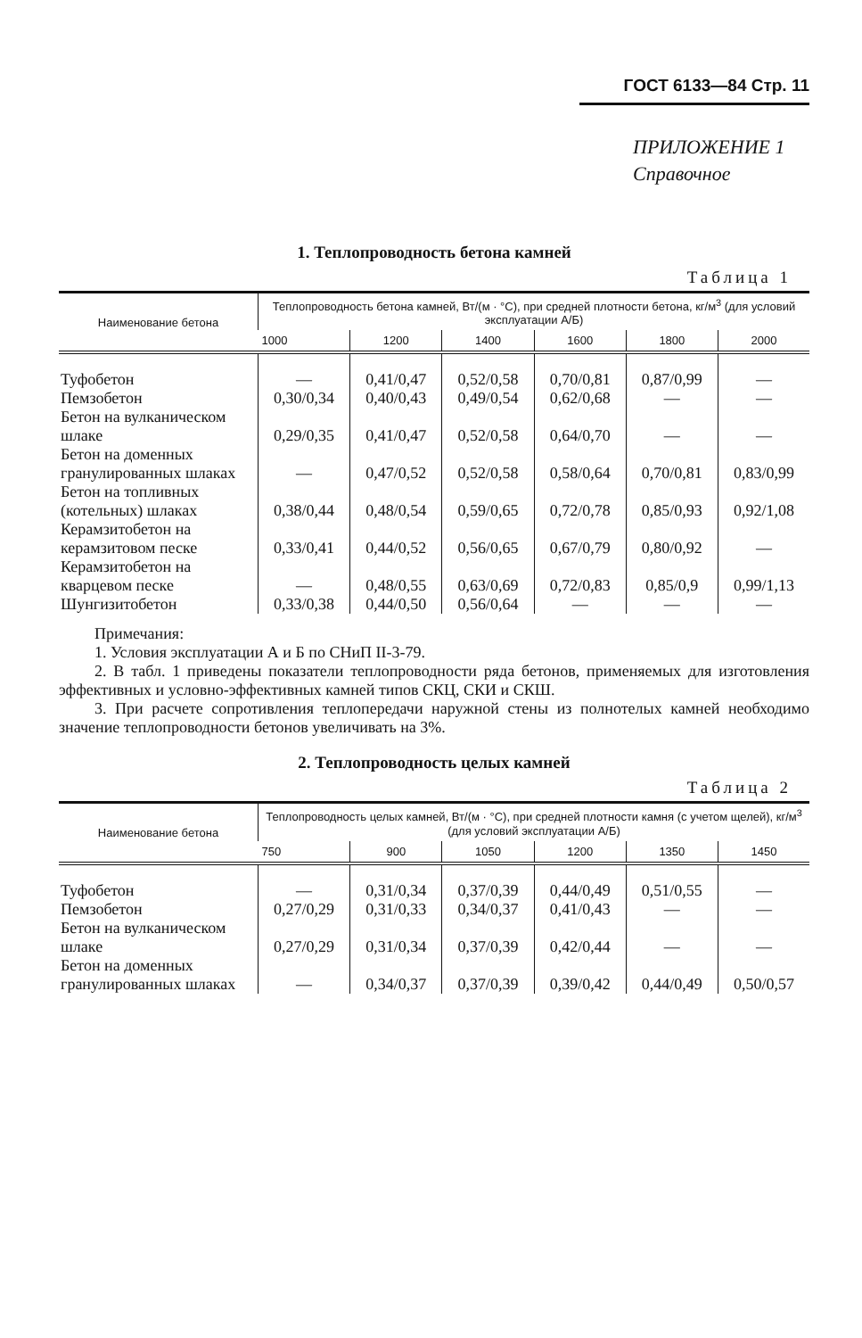ГОСТ 6133—84 Стр. 11
ПРИЛОЖЕНИЕ 1
Справочное
1. Теплопроводность бетона камней
Таблица 1
| Наименование бетона | Теплопроводность бетона камней, Вт/(м · °С), при средней плотности бетона, кг/м<sup>3</sup> (для условий эксплуатации А/Б) | | | | | |
| --- | --- | --- | --- | --- | --- | --- |
| | 1000 | 1200 | 1400 | 1600 | 1800 | 2000 |
| Туфобетон | — | 0,41/0,47 | 0,52/0,58 | 0,70/0,81 | 0,87/0,99 | — |
| Пемзобетон | 0,30/0,34 | 0,40/0,43 | 0,49/0,54 | 0,62/0,68 | — | — |
| Бетон на вулканическом шлаке | 0,29/0,35 | 0,41/0,47 | 0,52/0,58 | 0,64/0,70 | — | — |
| Бетон на доменных гранулированных шлаках | — | 0,47/0,52 | 0,52/0,58 | 0,58/0,64 | 0,70/0,81 | 0,83/0,99 |
| Бетон на топливных (котельных) шлаках | 0,38/0,44 | 0,48/0,54 | 0,59/0,65 | 0,72/0,78 | 0,85/0,93 | 0,92/1,08 |
| Керамзитобетон на керамзитовом песке | 0,33/0,41 | 0,44/0,52 | 0,56/0,65 | 0,67/0,79 | 0,80/0,92 | — |
| Керамзитобетон на кварцевом песке | — | 0,48/0,55 | 0,63/0,69 | 0,72/0,83 | 0,85/0,9 | 0,99/1,13 |
| Шунгизитобетон | 0,33/0,38 | 0,44/0,50 | 0,56/0,64 | — | — | — |
Примечания:
1. Условия эксплуатации А и Б по СНиП II-3-79.
2. В табл. 1 приведены показатели теплопроводности ряда бетонов, применяемых для изготовления эффективных и условно-эффективных камней типов СКЦ, СКИ и СКШ.
3. При расчете сопротивления теплопередачи наружной стены из полнотелых камней необходимо значение теплопроводности бетонов увеличивать на 3%.
2. Теплопроводность целых камней
Таблица 2
| Наименование бетона | Теплопроводность целых камней, Вт/(м · °С), при средней плотности камня (с учетом щелей), кг/м<sup>3</sup> (для условий эксплуатации А/Б) | | | | | |
| --- | --- | --- | --- | --- | --- | --- |
| | 750 | 900 | 1050 | 1200 | 1350 | 1450 |
| Туфобетон | — | 0,31/0,34 | 0,37/0,39 | 0,44/0,49 | 0,51/0,55 | — |
| Пемзобетон | 0,27/0,29 | 0,31/0,33 | 0,34/0,37 | 0,41/0,43 | — | — |
| Бетон на вулканическом шлаке | 0,27/0,29 | 0,31/0,34 | 0,37/0,39 | 0,42/0,44 | — | — |
| Бетон на доменных гранулированных шлаках | — | 0,34/0,37 | 0,37/0,39 | 0,39/0,42 | 0,44/0,49 | 0,50/0,57 |